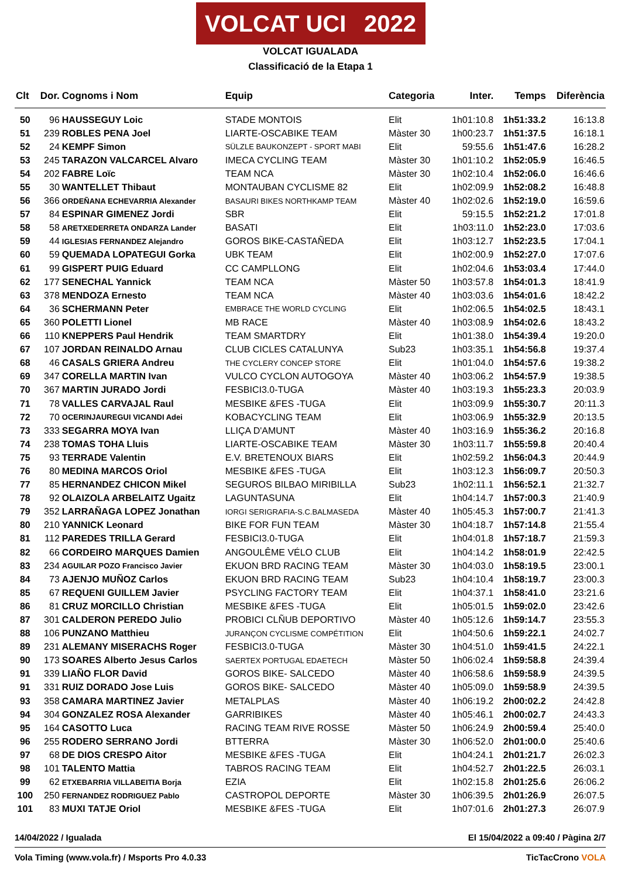VOLCAT UCI 2022
VOLCAT IGUALADA
Classificació de la Etapa 1
| Clt | Dor. | Cognoms i Nom | Equip | Categoria | Inter. | Temps | Diferència |
| --- | --- | --- | --- | --- | --- | --- | --- |
| 50 | 96 | HAUSSEGUY Loic | STADE MONTOIS | Elit | 1h01:10.8 | 1h51:33.2 | 16:13.8 |
| 51 | 239 | ROBLES PENA Joel | LIARTE-OSCABIKE TEAM | Màster 30 | 1h00:23.7 | 1h51:37.5 | 16:18.1 |
| 52 | 24 | KEMPF Simon | SÜLZLE BAUKONZEPT - SPORT MABI | Elit | 59:55.6 | 1h51:47.6 | 16:28.2 |
| 53 | 245 | TARAZON VALCARCEL Alvaro | IMECA CYCLING TEAM | Màster 30 | 1h01:10.2 | 1h52:05.9 | 16:46.5 |
| 54 | 202 | FABRE Loïc | TEAM NCA | Màster 30 | 1h02:10.4 | 1h52:06.0 | 16:46.6 |
| 55 | 30 | WANTELLET Thibaut | MONTAUBAN CYCLISME 82 | Elit | 1h02:09.9 | 1h52:08.2 | 16:48.8 |
| 56 | 366 | ORDEÑANA ECHEVARRIA Alexander | BASAURI BIKES NORTHKAMP TEAM | Màster 40 | 1h02:02.6 | 1h52:19.0 | 16:59.6 |
| 57 | 84 | ESPINAR GIMENEZ Jordi | SBR | Elit | 59:15.5 | 1h52:21.2 | 17:01.8 |
| 58 | 58 | ARETXEDERRETA ONDARZA Lander | BASATI | Elit | 1h03:11.0 | 1h52:23.0 | 17:03.6 |
| 59 | 44 | IGLESIAS FERNANDEZ Alejandro | GOROS BIKE-CASTAÑEDA | Elit | 1h03:12.7 | 1h52:23.5 | 17:04.1 |
| 60 | 59 | QUEMADA LOPATEGUI Gorka | UBK TEAM | Elit | 1h02:00.9 | 1h52:27.0 | 17:07.6 |
| 61 | 99 | GISPERT PUIG Eduard | CC CAMPLLONG | Elit | 1h02:04.6 | 1h53:03.4 | 17:44.0 |
| 62 | 177 | SENECHAL Yannick | TEAM NCA | Màster 50 | 1h03:57.8 | 1h54:01.3 | 18:41.9 |
| 63 | 378 | MENDOZA Ernesto | TEAM NCA | Màster 40 | 1h03:03.6 | 1h54:01.6 | 18:42.2 |
| 64 | 36 | SCHERMANN Peter | EMBRACE THE WORLD CYCLING | Elit | 1h02:06.5 | 1h54:02.5 | 18:43.1 |
| 65 | 360 | POLETTI Lionel | MB RACE | Màster 40 | 1h03:08.9 | 1h54:02.6 | 18:43.2 |
| 66 | 110 | KNEPPERS Paul Hendrik | TEAM SMARTDRY | Elit | 1h01:38.0 | 1h54:39.4 | 19:20.0 |
| 67 | 107 | JORDAN REINALDO Arnau | CLUB CICLES CATALUNYA | Sub23 | 1h03:35.1 | 1h54:56.8 | 19:37.4 |
| 68 | 46 | CASALS GRIERA Andreu | THE CYCLERY CONCEP STORE | Elit | 1h01:04.0 | 1h54:57.6 | 19:38.2 |
| 69 | 347 | CORELLA MARTIN Ivan | VULCO CYCLON AUTOGOYA | Màster 40 | 1h03:06.2 | 1h54:57.9 | 19:38.5 |
| 70 | 367 | MARTIN JURADO Jordi | FESBICI3.0-TUGA | Màster 40 | 1h03:19.3 | 1h55:23.3 | 20:03.9 |
| 71 | 78 | VALLES CARVAJAL Raul | MESBIKE &FES -TUGA | Elit | 1h03:09.9 | 1h55:30.7 | 20:11.3 |
| 72 | 70 | OCERINJAUREGUI VICANDI Adei | KOBACYCLING TEAM | Elit | 1h03:06.9 | 1h55:32.9 | 20:13.5 |
| 73 | 333 | SEGARRA MOYA Ivan | LLIÇA D'AMUNT | Màster 40 | 1h03:16.9 | 1h55:36.2 | 20:16.8 |
| 74 | 238 | TOMAS TOHA Lluis | LIARTE-OSCABIKE TEAM | Màster 30 | 1h03:11.7 | 1h55:59.8 | 20:40.4 |
| 75 | 93 | TERRADE Valentin | E.V. BRETENOUX BIARS | Elit | 1h02:59.2 | 1h56:04.3 | 20:44.9 |
| 76 | 80 | MEDINA MARCOS Oriol | MESBIKE &FES -TUGA | Elit | 1h03:12.3 | 1h56:09.7 | 20:50.3 |
| 77 | 85 | HERNANDEZ CHICON Mikel | SEGUROS BILBAO MIRIBILLA | Sub23 | 1h02:11.1 | 1h56:52.1 | 21:32.7 |
| 78 | 92 | OLAIZOLA ARBELAITZ Ugaitz | LAGUNTASUNA | Elit | 1h04:14.7 | 1h57:00.3 | 21:40.9 |
| 79 | 352 | LARRAÑAGA LOPEZ Jonathan | IORGI SERIGRAFIA-S.C.BALMASEDA | Màster 40 | 1h05:45.3 | 1h57:00.7 | 21:41.3 |
| 80 | 210 | YANNICK Leonard | BIKE FOR FUN TEAM | Màster 30 | 1h04:18.7 | 1h57:14.8 | 21:55.4 |
| 81 | 112 | PAREDES TRILLA Gerard | FESBICI3.0-TUGA | Elit | 1h04:01.8 | 1h57:18.7 | 21:59.3 |
| 82 | 66 | CORDEIRO MARQUES Damien | ANGOULÊME VÉLO CLUB | Elit | 1h04:14.2 | 1h58:01.9 | 22:42.5 |
| 83 | 234 | AGUILAR POZO Francisco Javier | EKUON BRD RACING TEAM | Màster 30 | 1h04:03.0 | 1h58:19.5 | 23:00.1 |
| 84 | 73 | AJENJO MUÑOZ Carlos | EKUON BRD RACING TEAM | Sub23 | 1h04:10.4 | 1h58:19.7 | 23:00.3 |
| 85 | 67 | REQUENI GUILLEM Javier | PSYCLING FACTORY TEAM | Elit | 1h04:37.1 | 1h58:41.0 | 23:21.6 |
| 86 | 81 | CRUZ MORCILLO Christian | MESBIKE &FES -TUGA | Elit | 1h05:01.5 | 1h59:02.0 | 23:42.6 |
| 87 | 301 | CALDERON PEREDO Julio | PROBICI CLÑUB DEPORTIVO | Màster 40 | 1h05:12.6 | 1h59:14.7 | 23:55.3 |
| 88 | 106 | PUNZANO Matthieu | JURANÇON CYCLISME COMPÉTITION | Elit | 1h04:50.6 | 1h59:22.1 | 24:02.7 |
| 89 | 231 | ALEMANY MISERACHS Roger | FESBICI3.0-TUGA | Màster 30 | 1h04:51.0 | 1h59:41.5 | 24:22.1 |
| 90 | 173 | SOARES Alberto Jesus Carlos | SAERTEX PORTUGAL EDAETECH | Màster 50 | 1h06:02.4 | 1h59:58.8 | 24:39.4 |
| 91 | 339 | LIAÑO FLOR David | GOROS BIKE- SALCEDO | Màster 40 | 1h06:58.6 | 1h59:58.9 | 24:39.5 |
| 91 | 331 | RUIZ DORADO Jose Luis | GOROS BIKE- SALCEDO | Màster 40 | 1h05:09.0 | 1h59:58.9 | 24:39.5 |
| 93 | 358 | CAMARA MARTINEZ Javier | METALPLAS | Màster 40 | 1h06:19.2 | 2h00:02.2 | 24:42.8 |
| 94 | 304 | GONZALEZ ROSA Alexander | GARRIBIKES | Màster 40 | 1h05:46.1 | 2h00:02.7 | 24:43.3 |
| 95 | 164 | CASOTTO Luca | RACING TEAM RIVE ROSSE | Màster 50 | 1h06:24.9 | 2h00:59.4 | 25:40.0 |
| 96 | 255 | RODERO SERRANO Jordi | BTTERRA | Màster 30 | 1h06:52.0 | 2h01:00.0 | 25:40.6 |
| 97 | 68 | DE DIOS CRESPO Aitor | MESBIKE &FES -TUGA | Elit | 1h04:24.1 | 2h01:21.7 | 26:02.3 |
| 98 | 101 | TALENTO Mattia | TABROS RACING TEAM | Elit | 1h04:52.7 | 2h01:22.5 | 26:03.1 |
| 99 | 62 | ETXEBARRIA VILLABEITIA Borja | EZIA | Elit | 1h02:15.8 | 2h01:25.6 | 26:06.2 |
| 100 | 250 | FERNANDEZ RODRIGUEZ Pablo | CASTROPOL DEPORTE | Màster 30 | 1h06:39.5 | 2h01:26.9 | 26:07.5 |
| 101 | 83 | MUXI TATJE Oriol | MESBIKE &FES -TUGA | Elit | 1h07:01.6 | 2h01:27.3 | 26:07.9 |
14/04/2022 / Igualada El 15/04/2022 a 09:40 / Pàgina 2/7
Vola Timing (www.vola.fr) / Msports Pro 4.0.33 TicTacCrono VOLA